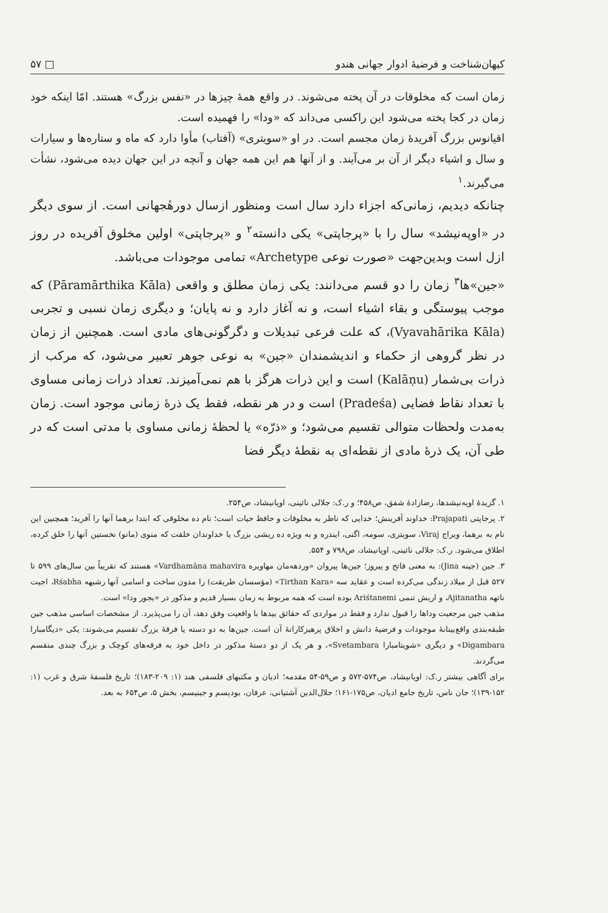کیهان‌شناخت و فرضیهٔ ادوار جهانی هندو □ ۵۷
زمان است که مخلوقات در آن پخته می‌شوند. در واقع همهٔ چیزها در «نفس بزرگ» هستند. امّا اینکه خود زمان در کجا پخته می‌شود این راکسی می‌داند که «ودا» را فهمیده است.
اقیانوس بزرگ آفریدهٔ زمان مجسم است. در او «سویتری» (آفتاب) مأوا دارد که ماه و ستاره‌ها و سیارات و سال و اشیاء دیگر از آن بر می‌آیند. و از آنها هم این همه جهان و آنچه در این جهان دیده می‌شود، نشأت می‌گیرند.<sup>۱</sup>
چنانکه دیدیم، زمانی‌که اجزاء دارد سال است ومنظور ازسال دورهٔجهانی است. از سوی دیگر در «اوپه‌نیشد» سال را با «پرجاپتی» یکی دانسته<sup>۲</sup> و «پرجاپتی» اولین مخلوق آفریده در روز ازل است وبدین‌جهت «صورت نوعی Archetype» تمامی موجودات می‌باشد.
«جین»ها<sup>۳</sup> زمان را دو قسم می‌دانند: یکی زمان مطلق و واقعی (Pāramārthika Kāla) که موجب پیوستگی و بقاء اشیاء است، و نه آغاز دارد و نه پایان؛ و دیگری زمان نسبی و تجربی (Vyavahārika Kāla)، که علت فرعی تبدیلات و دگرگونی‌های مادی است. همچنین از زمان در نظر گروهی از حکماء و اندیشمندان «جین» به نوعی جوهر تعبیر می‌شود، که مرکب از ذرات بی‌شمار (Kalāṇu) است و این ذرات هرگز با هم نمی‌آمیزند. تعداد ذرات زمانی مساوی با تعداد نقاط فضایی (Pradeśa) است و در هر نقطه، فقط یک ذرهٔ زمانی موجود است. زمان به‌مدت ولحظات متوالی تقسیم می‌شود؛ و «ذرّه» یا لحظهٔ زمانی مساوی با مدتی است که در طی آن، یک ذرهٔ مادی از نقطه‌ای به نقطهٔ دیگر فضا
۱. گزیدهٔ اوپه‌نیشدها، رضازادهٔ شفق، ص۴۵۸؛ و ر.ک: جلالی نائینی، اوپانیشاد، ص۲۵۴.
۲. پرجاپتی Prajapati: خداوند آفرینش؛ خدایی که ناظر به مخلوقات و حافظ حیات است؛ نام ده مخلوقی که ابتدا برهما آنها را آفرید؛ همچنین این نام به برهما، ویراج Viraj، سویتری، سومه، اگنی، ایندره و به ویژه ده ریشی بزرگ یا خداوندان خلقت که منوی (مانو) نخستین آنها را خلق کرده، اطلاق می‌شود. ر.ک: جلالی نائینی، اوپانیشاد، ص۷۹۸ و ۵۵۴.
۳. جین (جینه Jina): به معنی فاتح و پیروز؛ جین‌ها پیروان «وردهه‌مان مهاویره Vardhamāna mahavira» هستند که تقریباً بین سال‌های ۵۹۹ تا ۵۲۷ قبل از میلاد زندگی می‌کرده است و عقاید سه «Tirthan Kara» (مؤسسان طریقت) را مدون ساخت و اسامی آنها رشبهه Rśabha، اجیت ناتهه Ajitanatha، و اریش تنمی Ariśtanemi بوده است که همه مربوط به زمان بسیار قدیم و مذکور در «یجور ودا» است.
مذهب جین مرجعیت وداها را قبول ندارد و فقط در مواردی که حقائق بیدها با واقعیت وفق دهد، آن را می‌پذیرد. از مشخصات اساسی مذهب جین طبقه‌بندی واقع‌بینانهٔ موجودات و فرضیهٔ دانش و اخلاق پرهیزکارانهٔ آن است. جین‌ها به دو دسته یا فرقهٔ بزرگ تقسیم می‌شوند: یکی «دیگامبارا Digambara» و دیگری «شویتامبارا Svetambara»، و هر یک از دو دستهٔ مذکور در داخل خود به فرقه‌های کوچک و بزرگ چندی منقسم می‌گردند.
برای آگاهی بیشتر ر.ک: اوپانیشاد، ص۵۷۴-۵۷۲ و ص۵۹-۵۴ مقدمه؛ ادیان و مکتبهای فلسفی هند (۱: ۲۰۹-۱۸۳)؛ تاریخ فلسفهٔ شرق و غرب (۱: ۱۵۲-۱۳۹)؛ جان ناس، تاریخ جامع ادیان، ص۱۷۵-۱۶۱؛ جلال‌الدین آشتیانی، عرفان، بودیسم و جینیسم، بخش ۵، ص۶۵۴ به بعد.